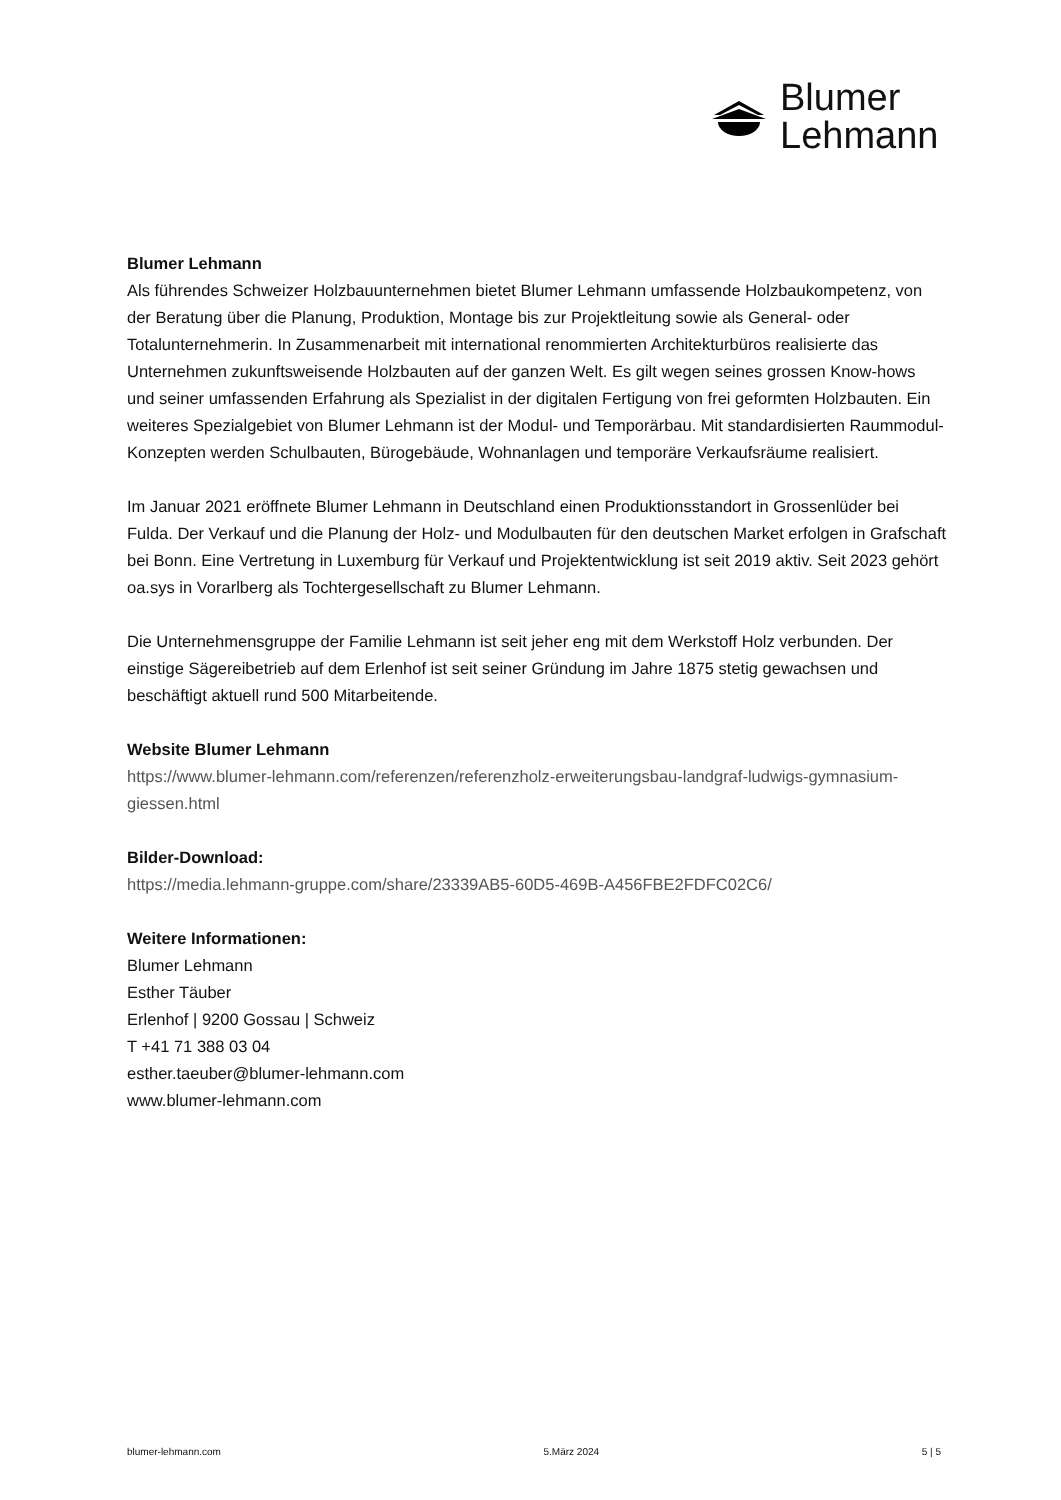Blumer
Lehmann
Blumer Lehmann
Als führendes Schweizer Holzbauunternehmen bietet Blumer Lehmann umfassende Holzbaukompetenz, von der Beratung über die Planung, Produktion, Montage bis zur Projektleitung sowie als General- oder Totalunternehmerin. In Zusammenarbeit mit international renommierten Architekturbüros realisierte das Unternehmen zukunftsweisende Holzbauten auf der ganzen Welt. Es gilt wegen seines grossen Know-hows und seiner umfassenden Erfahrung als Spezialist in der digitalen Fertigung von frei geformten Holzbauten. Ein weiteres Spezialgebiet von Blumer Lehmann ist der Modul- und Temporärbau. Mit standardisierten Raummodul-Konzepten werden Schulbauten, Bürogebäude, Wohnanlagen und temporäre Verkaufsräume realisiert.
Im Januar 2021 eröffnete Blumer Lehmann in Deutschland einen Produktionsstandort in Grossenlüder bei Fulda. Der Verkauf und die Planung der Holz- und Modulbauten für den deutschen Market erfolgen in Grafschaft bei Bonn. Eine Vertretung in Luxemburg für Verkauf und Projektentwicklung ist seit 2019 aktiv. Seit 2023 gehört oa.sys in Vorarlberg als Tochtergesellschaft zu Blumer Lehmann.
Die Unternehmensgruppe der Familie Lehmann ist seit jeher eng mit dem Werkstoff Holz verbunden. Der einstige Sägereibetrieb auf dem Erlenhof ist seit seiner Gründung im Jahre 1875 stetig gewachsen und beschäftigt aktuell rund 500 Mitarbeitende.
Website Blumer Lehmann
https://www.blumer-lehmann.com/referenzen/referenzholz-erweiterungsbau-landgraf-ludwigs-gymnasium-giessen.html
Bilder-Download:
https://media.lehmann-gruppe.com/share/23339AB5-60D5-469B-A456FBE2FDFC02C6/
Weitere Informationen:
Blumer Lehmann
Esther Täuber
Erlenhof | 9200 Gossau | Schweiz
T +41 71 388 03 04
esther.taeuber@blumer-lehmann.com
www.blumer-lehmann.com
blumer-lehmann.com 5.März 2024 5 | 5